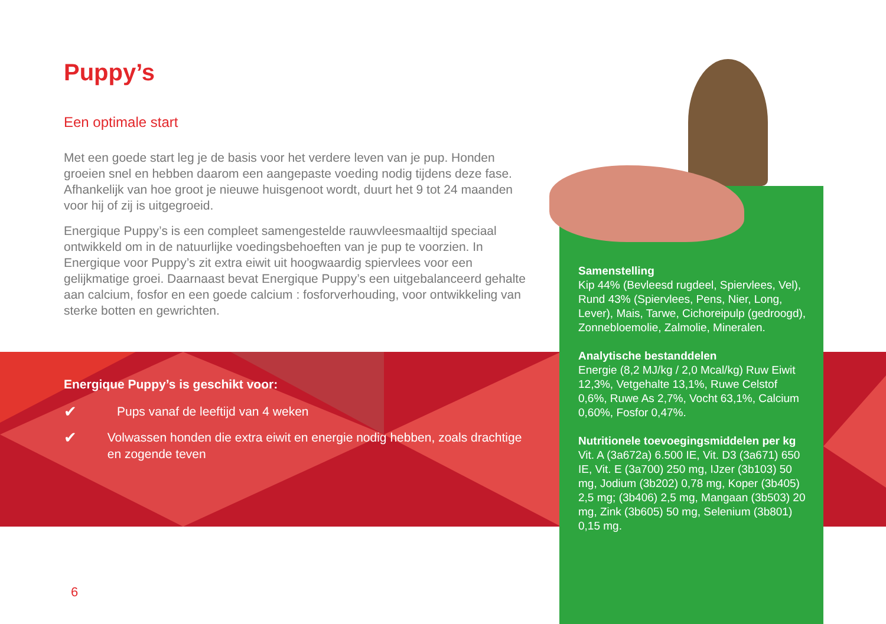Puppy’s
Een optimale start
Met een goede start leg je de basis voor het verdere leven van je pup. Honden groeien snel en hebben daarom een aangepaste voeding nodig tijdens deze fase. Afhankelijk van hoe groot je nieuwe huisgenoot wordt, duurt het 9 tot 24 maanden voor hij of zij is uitgegroeid.
Energique Puppy’s is een compleet samengestelde rauwvleesmaaltijd speciaal ontwikkeld om in de natuurlijke voedingsbehoeften van je pup te voorzien. In Energique voor Puppy’s zit extra eiwit uit hoogwaardig spiervlees voor een gelijkmatige groei. Daarnaast bevat Energique Puppy’s een uitgebalanceerd gehalte aan calcium, fosfor en een goede calcium : fosforverhouding, voor ontwikkeling van sterke botten en gewrichten.
Energique Puppy’s is geschikt voor:
✔ Pups vanaf de leeftijd van 4 weken
✔ Volwassen honden die extra eiwit en energie nodig hebben, zoals drachtige en zogende teven
Samenstelling
Kip 44% (Bevleesd rugdeel, Spiervlees, Vel), Rund 43% (Spiervlees, Pens, Nier, Long, Lever), Mais, Tarwe, Cichoreipulp (gedroogd), Zonnebloemolie, Zalmolie, Mineralen.
Analytische bestanddelen
Energie (8,2 MJ/kg / 2,0 Mcal/kg) Ruw Eiwit 12,3%, Vetgehalte 13,1%, Ruwe Celstof 0,6%, Ruwe As 2,7%, Vocht 63,1%, Calcium 0,60%, Fosfor 0,47%.
Nutritionele toevoegingsmiddelen per kg
Vit. A (3a672a) 6.500 IE, Vit. D3 (3a671) 650 IE, Vit. E (3a700) 250 mg, IJzer (3b103) 50 mg, Jodium (3b202) 0,78 mg, Koper (3b405) 2,5 mg; (3b406) 2,5 mg, Mangaan (3b503) 20 mg, Zink (3b605) 50 mg, Selenium (3b801) 0,15 mg.
6